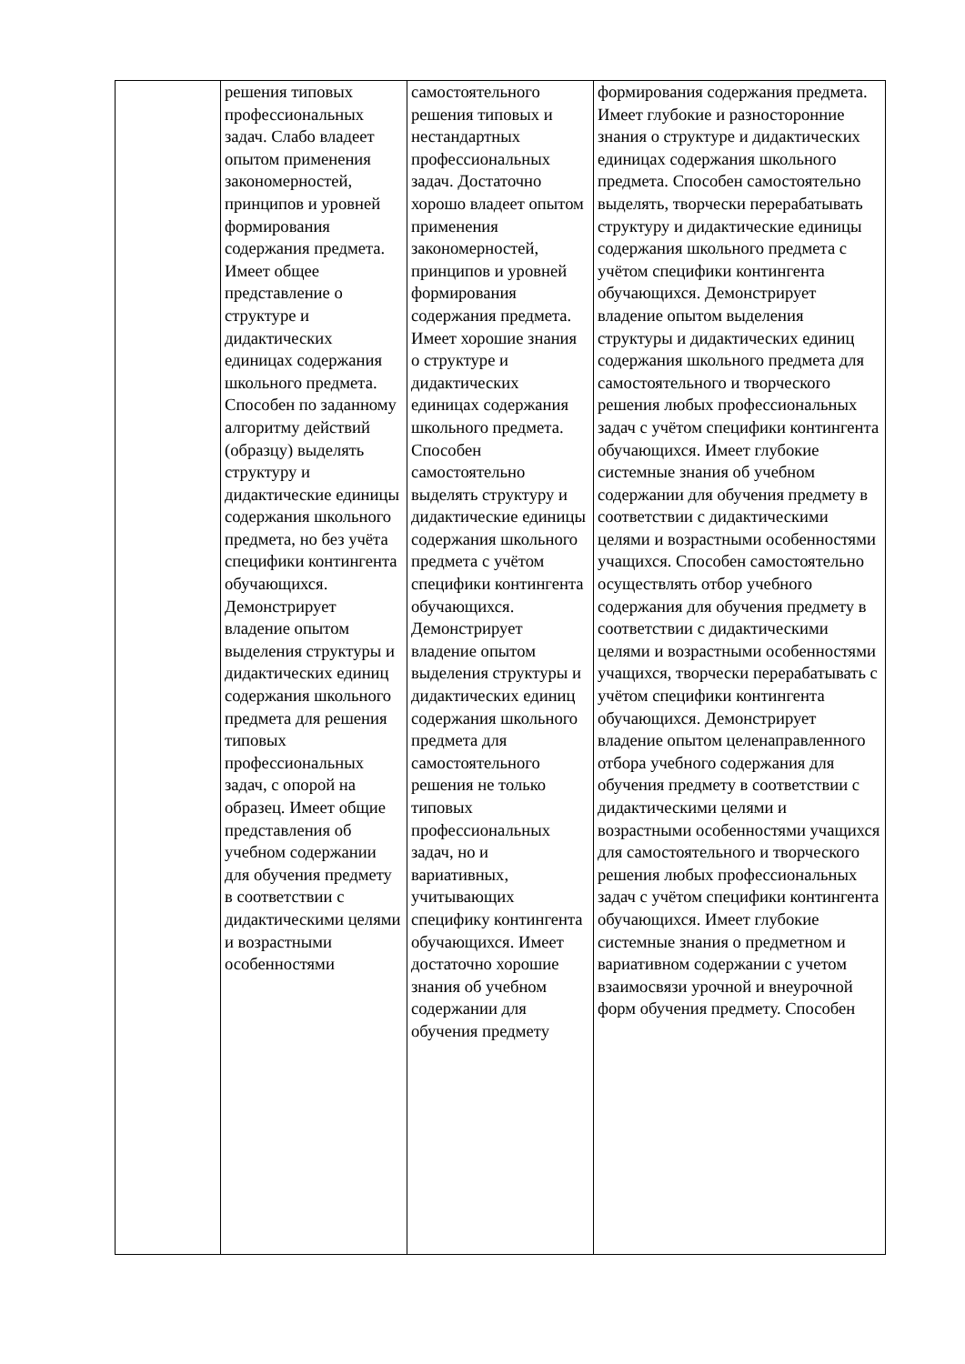| | решения типовых профессиональных задач. Слабо владеет опытом применения закономерностей, принципов и уровней формирования содержания предмета. Имеет общее представление о структуре и дидактических единицах содержания школьного предмета. Способен по заданному алгоритму действий (образцу) выделять структуру и дидактические единицы содержания школьного предмета, но без учёта специфики контингента обучающихся. Демонстрирует владение опытом выделения структуры и дидактических единиц содержания школьного предмета для решения типовых профессиональных задач, с опорой на образец. Имеет общие представления об учебном содержании для обучения предмету в соответствии с дидактическими целями и возрастными особенностями | самостоятельного решения типовых и нестандартных профессиональных задач. Достаточно хорошо владеет опытом применения закономерностей, принципов и уровней формирования содержания предмета. Имеет хорошие знания о структуре и дидактических единицах содержания школьного предмета. Способен самостоятельно выделять структуру и дидактические единицы содержания школьного предмета с учётом специфики контингента обучающихся. Демонстрирует владение опытом выделения структуры и дидактических единиц содержания школьного предмета для самостоятельного решения не только типовых профессиональных задач, но и вариативных, учитывающих специфику контингента обучающихся. Имеет достаточно хорошие знания об учебном содержании для обучения предмету | формирования содержания предмета. Имеет глубокие и разносторонние знания о структуре и дидактических единицах содержания школьного предмета. Способен самостоятельно выделять, творчески перерабатывать структуру и дидактические единицы содержания школьного предмета с учётом специфики контингента обучающихся. Демонстрирует владение опытом выделения структуры и дидактических единиц содержания школьного предмета для самостоятельного и творческого решения любых профессиональных задач с учётом специфики контингента обучающихся. Имеет глубокие системные знания об учебном содержании для обучения предмету в соответствии с дидактическими целями и возрастными особенностями учащихся. Способен самостоятельно осуществлять отбор учебного содержания для обучения предмету в соответствии с дидактическими целями и возрастными особенностями учащихся, творчески перерабатывать с учётом специфики контингента обучающихся. Демонстрирует владение опытом целенаправленного отбора учебного содержания для обучения предмету в соответствии с дидактическими целями и возрастными особенностями учащихся для самостоятельного и творческого решения любых профессиональных задач с учётом специфики контингента обучающихся. Имеет глубокие системные знания о предметном и вариативном содержании с учетом взаимосвязи урочной и внеурочной форм обучения предмету. Способен |